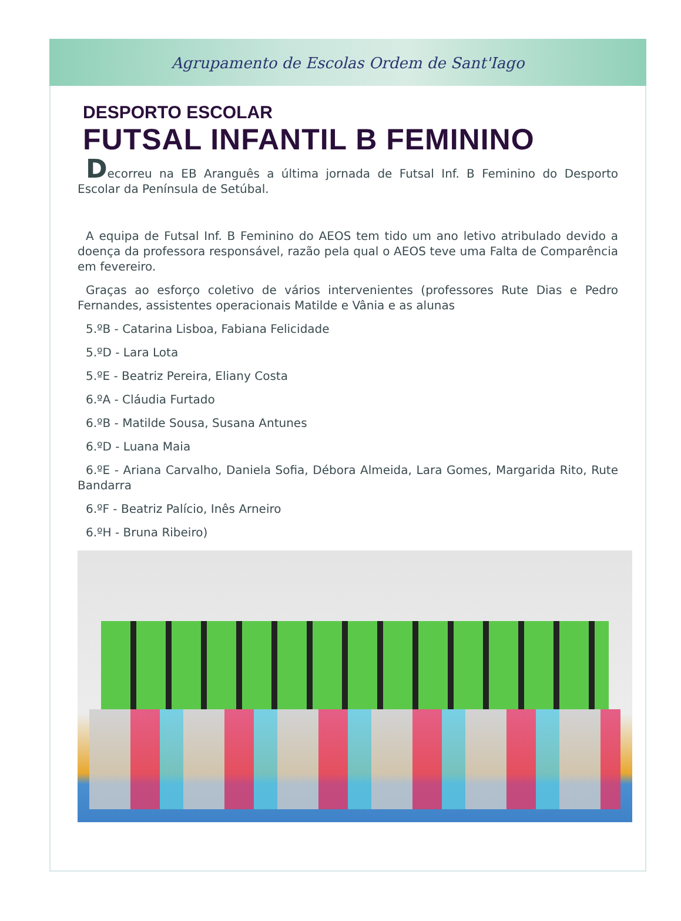Agrupamento de Escolas Ordem de Sant'Iago
DESPORTO ESCOLAR
FUTSAL INFANTIL B FEMININO
Decorreu na EB Aranguês a última jornada de Futsal Inf. B Feminino do Desporto Escolar da Península de Setúbal.
A equipa de Futsal Inf. B Feminino do AEOS tem tido um ano letivo atribulado devido a doença da professora responsável, razão pela qual o AEOS teve uma Falta de Comparência em fevereiro.
Graças ao esforço coletivo de vários intervenientes (professores Rute Dias e Pedro Fernandes, assistentes operacionais Matilde e Vânia e as alunas
5.ºB - Catarina Lisboa, Fabiana Felicidade
5.ºD - Lara Lota
5.ºE - Beatriz Pereira, Eliany Costa
6.ºA - Cláudia Furtado
6.ºB - Matilde Sousa, Susana Antunes
6.ºD - Luana Maia
6.ºE - Ariana Carvalho, Daniela Sofia, Débora Almeida, Lara Gomes, Margarida Rito, Rute Bandarra
6.ºF - Beatriz Palício, Inês Arneiro
6.ºH - Bruna Ribeiro)